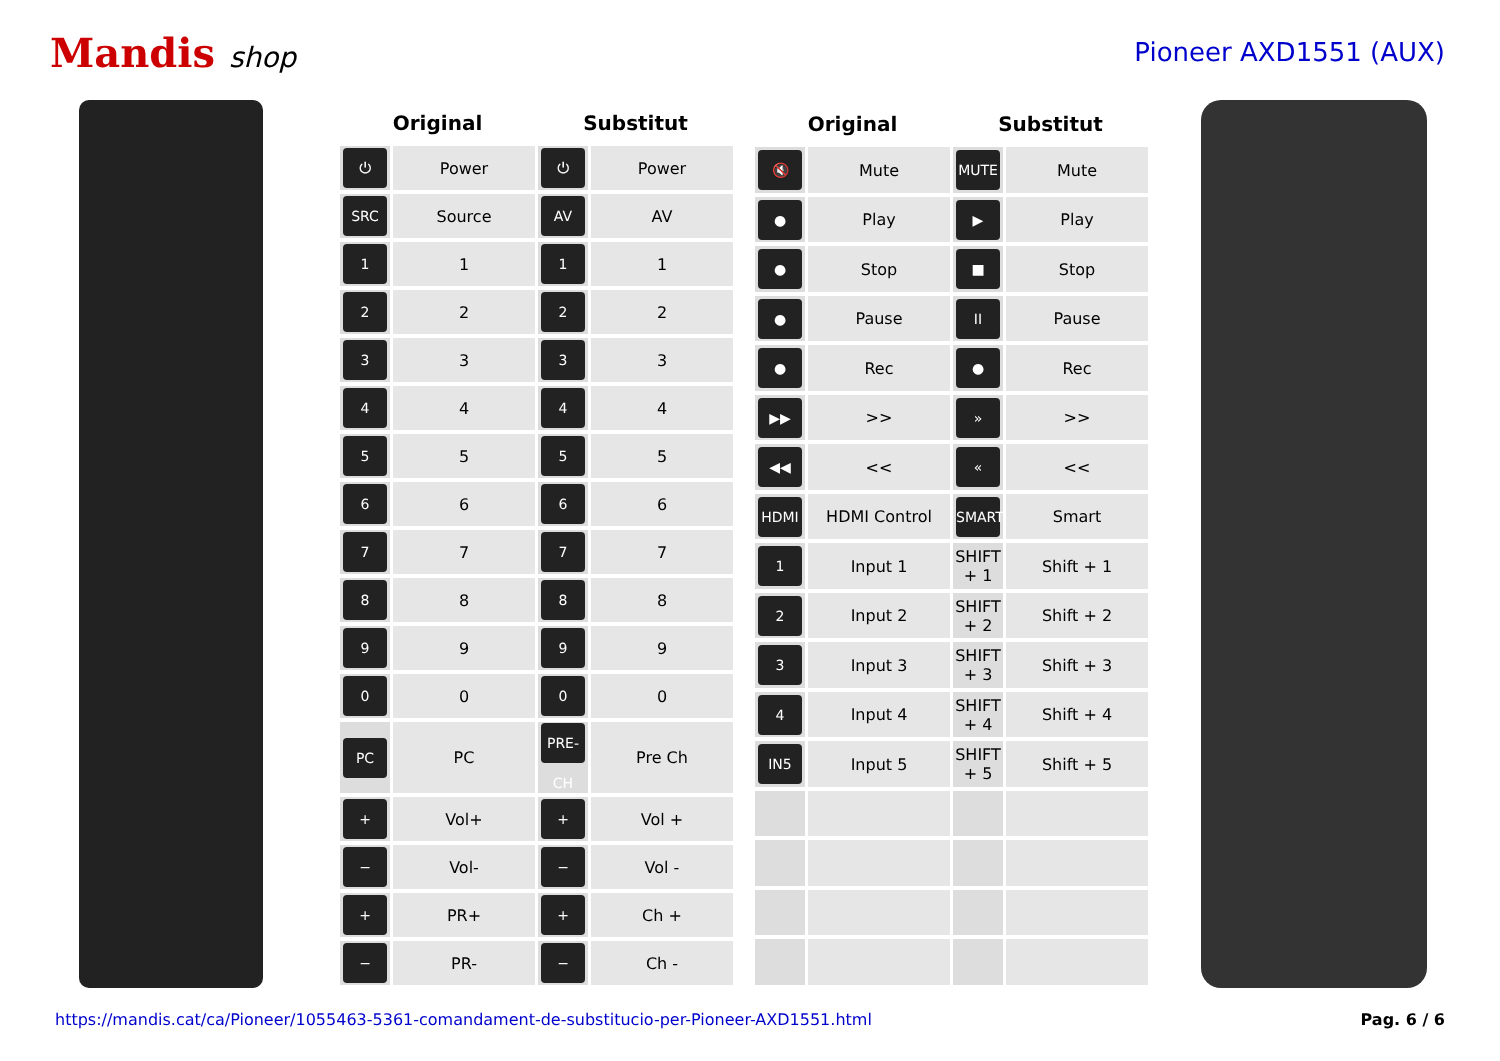Mandis shop Pioneer AXD1551 (AUX)
| Original | | Substitut | |
| --- | --- | --- | --- |
| ⏻ | Power | ⏻ | Power |
| SRC | Source | AV | AV |
| 1 | 1 | 1 | 1 |
| 2 | 2 | 2 | 2 |
| 3 | 3 | 3 | 3 |
| 4 | 4 | 4 | 4 |
| 5 | 5 | 5 | 5 |
| 6 | 6 | 6 | 6 |
| 7 | 7 | 7 | 7 |
| 8 | 8 | 8 | 8 |
| 9 | 9 | 9 | 9 |
| 0 | 0 | 0 | 0 |
| PC | PC | PRE-CH | Pre Ch |
| + | Vol+ | + | Vol + |
| − | Vol- | − | Vol - |
| + | PR+ | + | Ch + |
| − | PR- | − | Ch - |
| Original | | Substitut | |
| --- | --- | --- | --- |
| 🔇 | Mute | MUTE | Mute |
| ● | Play | ▶ | Play |
| ● | Stop | ■ | Stop |
| ● | Pause | II | Pause |
| ● | Rec | ● | Rec |
| ▶▶ | >> | » | >> |
| ◀◀ | << | « | << |
| HDMI | HDMI Control | SMART | Smart |
| 1 | Input 1 | SHIFT + 1 | Shift + 1 |
| 2 | Input 2 | SHIFT + 2 | Shift + 2 |
| 3 | Input 3 | SHIFT + 3 | Shift + 3 |
| 4 | Input 4 | SHIFT + 4 | Shift + 4 |
| IN5 | Input 5 | SHIFT + 5 | Shift + 5 |
https://mandis.cat/ca/Pioneer/1055463-5361-comandament-de-substitucio-per-Pioneer-AXD1551.html Pag. 6 / 6